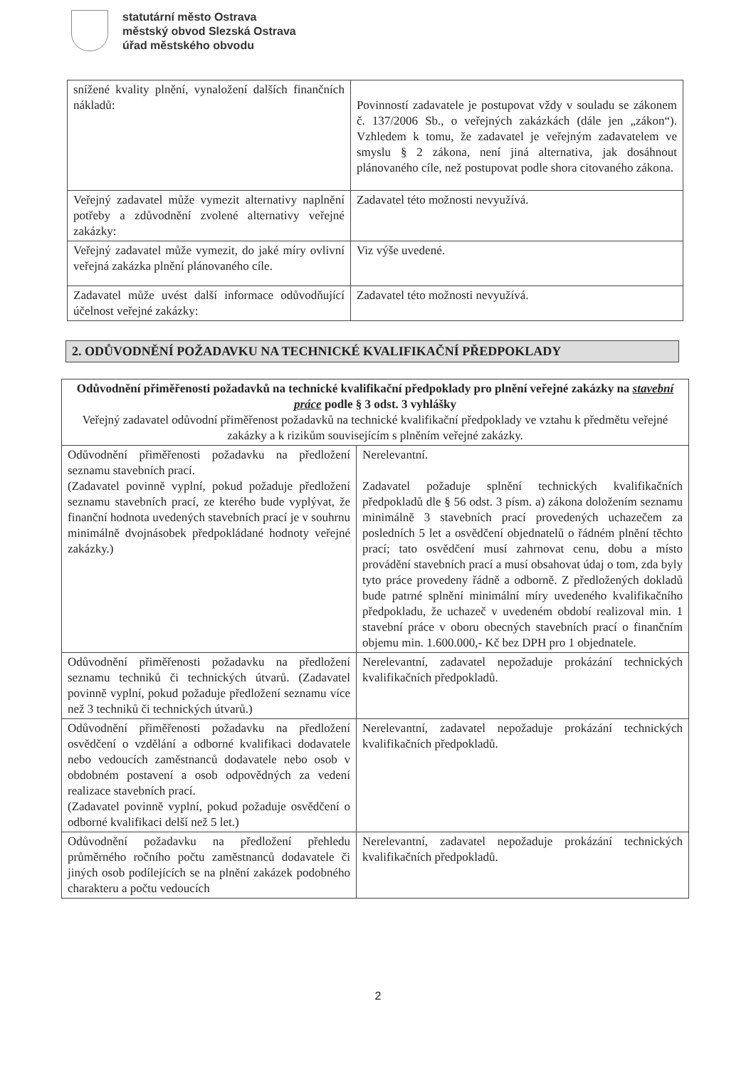statutární město Ostrava
městský obvod Slezská Ostrava
úřad městského obvodu
| snížené kvality plnění, vynaložení dalších finančních nákladů: | Povinností zadavatele je postupovat vždy v souladu se zákonem č. 137/2006 Sb., o veřejných zakázkách (dále jen „zákon“). Vzhledem k tomu, že zadavatel je veřejným zadavatelem ve smyslu § 2 zákona, není jiná alternativa, jak dosáhnout plánovaného cíle, než postupovat podle shora citovaného zákona. |
| Veřejný zadavatel může vymezit alternativy naplnění potřeby a zdůvodnění zvolené alternativy veřejné zakázky: | Zadavatel této možnosti nevyužívá. |
| Veřejný zadavatel může vymezit, do jaké míry ovlivní veřejná zakázka plnění plánovaného cíle. | Viz výše uvedené. |
| Zadavatel může uvést další informace odůvodňující účelnost veřejné zakázky: | Zadavatel této možnosti nevyužívá. |
2. ODŮVODNĚNÍ POŽADAVKU NA TECHNICKÉ KVALIFIKAČNÍ PŘEDPOKLADY
| Odůvodnění přiměřenosti požadavků na technické kvalifikační předpoklady pro plnění veřejné zakázky na stavební práce podle § 3 odst. 3 vyhlášky Veřejný zadavatel odůvodní přiměřenost požadavků na technické kvalifikační předpoklady ve vztahu k předmětu veřejné zakázky a k rizikům souvisejícím s plněním veřejné zakázky. | |
| Odůvodnění přiměřenosti požadavku na předložení seznamu stavebních prací. (Zadavatel povinně vyplní, pokud požaduje předložení seznamu stavebních prací, ze kterého bude vyplývat, že finanční hodnota uvedených stavebních prací je v souhrnu minimálně dvojnásobek předpokládané hodnoty veřejné zakázky.) | Nerelevantní. Zadavatel požaduje splnění technických kvalifikačních předpokladů dle § 56 odst. 3 písm. a) zákona doložením seznamu minimálně 3 stavebních prací provedených uchazečem za posledních 5 let a osvědčení objednatelů o řádném plnění těchto prací; tato osvědčení musí zahrnovat cenu, dobu a místo provádění stavebních prací a musí obsahovat údaj o tom, zda byly tyto práce provedeny řádně a odborně. Z předložených dokladů bude patrné splnění minimální míry uvedeného kvalifikačního předpokladu, že uchazeč v uvedeném období realizoval min. 1 stavební práce v oboru obecných stavebních prací o finančním objemu min. 1.600.000,- Kč bez DPH pro 1 objednatele. |
| Odůvodnění přiměřenosti požadavku na předložení seznamu techniků či technických útvarů. (Zadavatel povinně vyplní, pokud požaduje předložení seznamu více než 3 techniků či technických útvarů.) | Nerelevantní, zadavatel nepožaduje prokázání technických kvalifikačních předpokladů. |
| Odůvodnění přiměřenosti požadavku na předložení osvědčení o vzdělání a odborné kvalifikaci dodavatele nebo vedoucích zaměstnanců dodavatele nebo osob v obdobném postavení a osob odpovědných za vedení realizace stavebních prací. (Zadavatel povinně vyplní, pokud požaduje osvědčení o odborné kvalifikaci delší než 5 let.) | Nerelevantní, zadavatel nepožaduje prokázání technických kvalifikačních předpokladů. |
| Odůvodnění požadavku na předložení přehledu průměrného ročního počtu zaměstnanců dodavatele či jiných osob podílejících se na plnění zakázek podobného charakteru a počtu vedoucích | Nerelevantní, zadavatel nepožaduje prokázání technických kvalifikačních předpokladů. |
2